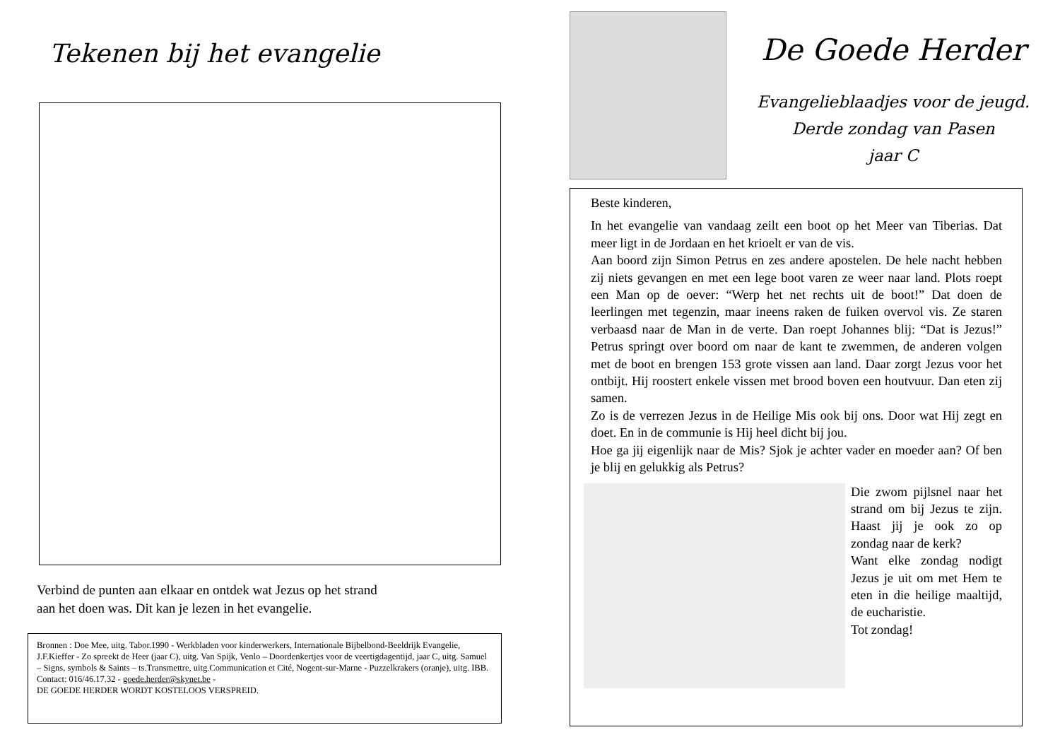Tekenen bij het evangelie
Verbind de punten aan elkaar en ontdek wat Jezus op het strand
aan het doen was. Dit kan je lezen in het evangelie.
Bronnen : Doe Mee, uitg. Tabor.1990 - Werkbladen voor kinderwerkers, Internationale Bijbelbond-Beeldrijk Evangelie, J.F.Kieffer - Zo spreekt de Heer (jaar C), uitg. Van Spijk, Venlo – Doordenkertjes voor de veertigdagentijd, jaar C, uitg. Samuel – Signs, symbols & Saints – ts.Transmettre, uitg.Communication et Cité, Nogent-sur-Marne - Puzzelkrakers (oranje), uitg. IBB.
Contact: 016/46.17.32 - goede.herder@skynet.be -
DE GOEDE HERDER WORDT KOSTELOOS VERSPREID.
De Goede Herder
Evangelieblaadjes voor de jeugd.
Derde zondag van Pasen
jaar C
Beste kinderen,
In het evangelie van vandaag zeilt een boot op het Meer van Tiberias. Dat meer ligt in de Jordaan en het krioelt er van de vis.
Aan boord zijn Simon Petrus en zes andere apostelen. De hele nacht hebben zij niets gevangen en met een lege boot varen ze weer naar land. Plots roept een Man op de oever: “Werp het net rechts uit de boot!” Dat doen de leerlingen met tegenzin, maar ineens raken de fuiken overvol vis. Ze staren verbaasd naar de Man in de verte. Dan roept Johannes blij: “Dat is Jezus!” Petrus springt over boord om naar de kant te zwemmen, de anderen volgen met de boot en brengen 153 grote vissen aan land. Daar zorgt Jezus voor het ontbijt. Hij roostert enkele vissen met brood boven een houtvuur. Dan eten zij samen.
Zo is de verrezen Jezus in de Heilige Mis ook bij ons. Door wat Hij zegt en doet. En in de communie is Hij heel dicht bij jou.
Hoe ga jij eigenlijk naar de Mis? Sjok je achter vader en moeder aan? Of ben je blij en gelukkig als Petrus?
Die zwom pijlsnel naar het strand om bij Jezus te zijn. Haast jij je ook zo op zondag naar de kerk?
Want elke zondag nodigt Jezus je uit om met Hem te eten in die heilige maaltijd, de eucharistie.
Tot zondag!